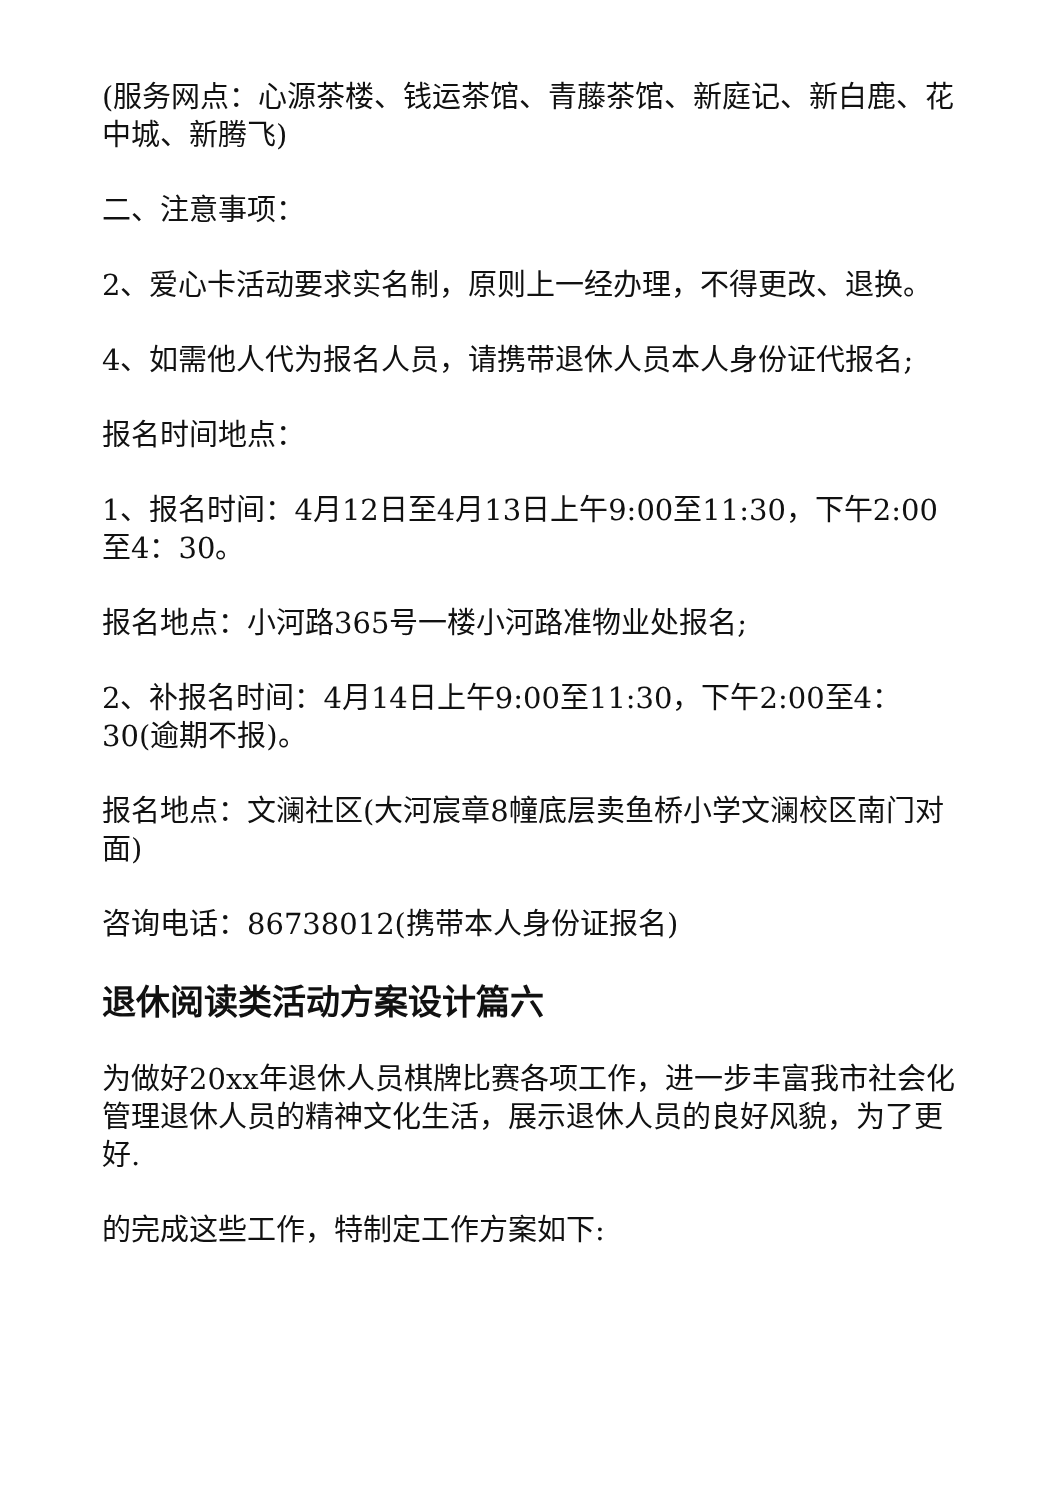(服务网点：心源茶楼、钱运茶馆、青藤茶馆、新庭记、新白鹿、花中城、新腾飞)
二、注意事项：
2、爱心卡活动要求实名制，原则上一经办理，不得更改、退换。
4、如需他人代为报名人员，请携带退休人员本人身份证代报名;
报名时间地点：
1、报名时间：4月12日至4月13日上午9:00至11:30，下午2:00至4：30。
报名地点：小河路365号一楼小河路准物业处报名;
2、补报名时间：4月14日上午9:00至11:30，下午2:00至4：30(逾期不报)。
报名地点：文澜社区(大河宸章8幢底层卖鱼桥小学文澜校区南门对面)
咨询电话：86738012(携带本人身份证报名)
退休阅读类活动方案设计篇六
为做好20xx年退休人员棋牌比赛各项工作，进一步丰富我市社会化管理退休人员的精神文化生活，展示退休人员的良好风貌，为了更好.
的完成这些工作，特制定工作方案如下: